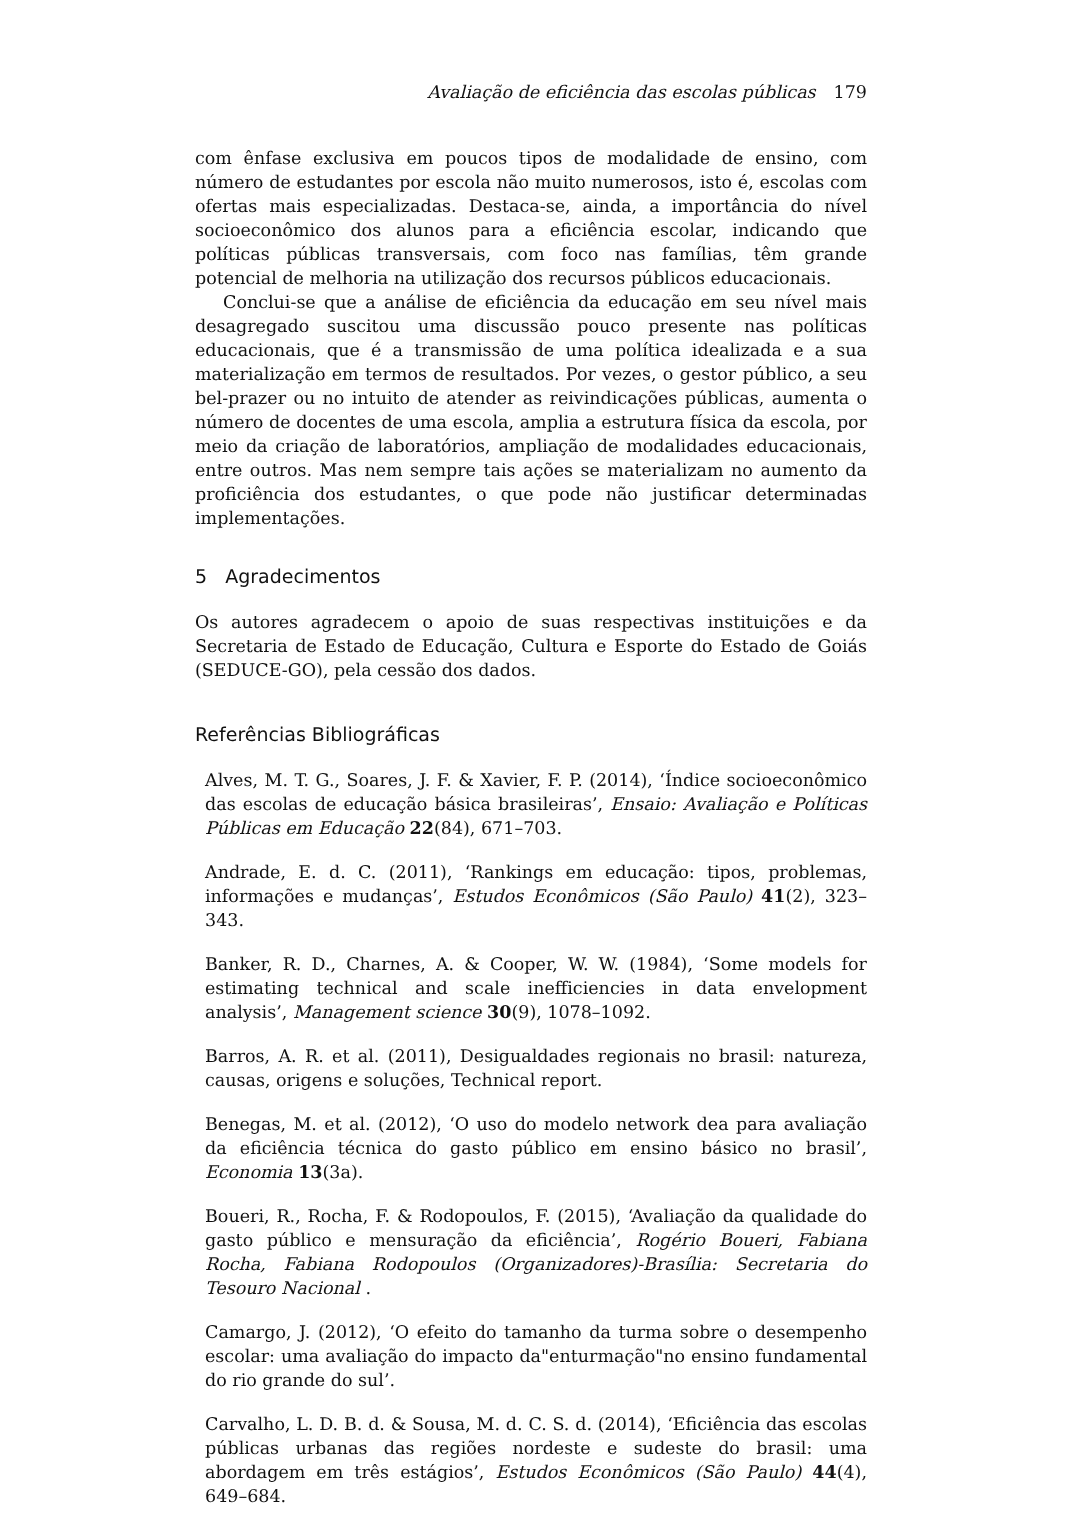Avaliação de eficiência das escolas públicas 179
com ênfase exclusiva em poucos tipos de modalidade de ensino, com número de estudantes por escola não muito numerosos, isto é, escolas com ofertas mais especializadas. Destaca-se, ainda, a importância do nível socioeconômico dos alunos para a eficiência escolar, indicando que políticas públicas transversais, com foco nas famílias, têm grande potencial de melhoria na utilização dos recursos públicos educacionais.
Conclui-se que a análise de eficiência da educação em seu nível mais desagregado suscitou uma discussão pouco presente nas políticas educacionais, que é a transmissão de uma política idealizada e a sua materialização em termos de resultados. Por vezes, o gestor público, a seu bel-prazer ou no intuito de atender as reivindicações públicas, aumenta o número de docentes de uma escola, amplia a estrutura física da escola, por meio da criação de laboratórios, ampliação de modalidades educacionais, entre outros. Mas nem sempre tais ações se materializam no aumento da proficiência dos estudantes, o que pode não justificar determinadas implementações.
5 Agradecimentos
Os autores agradecem o apoio de suas respectivas instituições e da Secretaria de Estado de Educação, Cultura e Esporte do Estado de Goiás (SEDUCE-GO), pela cessão dos dados.
Referências Bibliográficas
Alves, M. T. G., Soares, J. F. & Xavier, F. P. (2014), ‘Índice socioeconômico das escolas de educação básica brasileiras’, Ensaio: Avaliação e Políticas Públicas em Educação 22(84), 671–703.
Andrade, E. d. C. (2011), ‘Rankings em educação: tipos, problemas, informações e mudanças’, Estudos Econômicos (São Paulo) 41(2), 323–343.
Banker, R. D., Charnes, A. & Cooper, W. W. (1984), ‘Some models for estimating technical and scale inefficiencies in data envelopment analysis’, Management science 30(9), 1078–1092.
Barros, A. R. et al. (2011), Desigualdades regionais no brasil: natureza, causas, origens e soluções, Technical report.
Benegas, M. et al. (2012), ‘O uso do modelo network dea para avaliação da eficiência técnica do gasto público em ensino básico no brasil’, Economia 13(3a).
Boueri, R., Rocha, F. & Rodopoulos, F. (2015), ‘Avaliação da qualidade do gasto público e mensuração da eficiência’, Rogério Boueri, Fabiana Rocha, Fabiana Rodopoulos (Organizadores)-Brasília: Secretaria do Tesouro Nacional .
Camargo, J. (2012), ‘O efeito do tamanho da turma sobre o desempenho escolar: uma avaliação do impacto da"enturmação"no ensino fundamental do rio grande do sul’.
Carvalho, L. D. B. d. & Sousa, M. d. C. S. d. (2014), ‘Eficiência das escolas públicas urbanas das regiões nordeste e sudeste do brasil: uma abordagem em três estágios’, Estudos Econômicos (São Paulo) 44(4), 649–684.